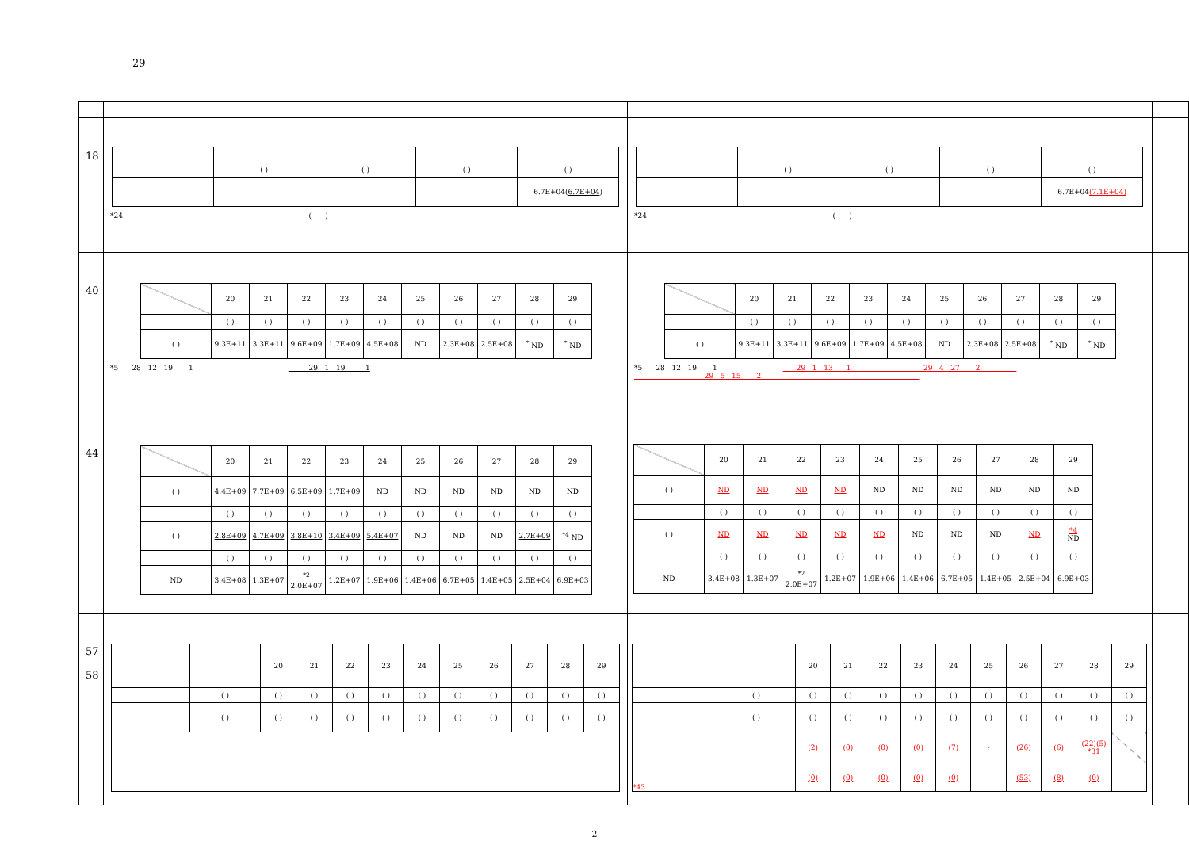29
| 18 | / / ( ) / ( ) / ( ) / ( ) / / / / / / 6.7E+04( 6.7E+04 ) / *24 ( ) | / / ( ) / ( ) / ( ) / ( ) / / / / / / 6.7E+04 (7.1E+04) / *24 ( ) | |
| 40 | / / 20 / 21 / 22 / 23 / 24 / 25 / 26 / 27 / 28 / 29 / / / ( ) / ( ) / ( ) / ( ) / ( ) / ( ) / ( ) / ( ) / ( ) / ( ) / / ( ) / 9.3E+11 / 3.3E+11 / 9.6E+09 / 1.7E+09 / 4.5E+08 / ND / 2.3E+08 / 2.5E+08 / <sup>*</sup> ND / <sup>*</sup> ND / *5 28 12 19 1 29 1 19 1 | / / 20 / 21 / 22 / 23 / 24 / 25 / 26 / 27 / 28 / 29 / / / ( ) / ( ) / ( ) / ( ) / ( ) / ( ) / ( ) / ( ) / ( ) / ( ) / / ( ) / 9.3E+11 / 3.3E+11 / 9.6E+09 / 1.7E+09 / 4.5E+08 / ND / 2.3E+08 / 2.5E+08 / <sup>*</sup> ND / <sup>*</sup> ND / *5 28 12 19 1 29 1 13 1 29 4 27 2 29 5 15 2 | |
| 44 | / / 20 / 21 / 22 / 23 / 24 / 25 / 26 / 27 / 28 / 29 / / ( ) / 4.4E+09 / 7.7E+09 / 6.5E+09 / 1.7E+09 / ND / ND / ND / ND / ND / ND / / / ( ) / ( ) / ( ) / ( ) / ( ) / ( ) / ( ) / ( ) / ( ) / ( ) / / ( ) / 2.8E+09 / 4.7E+09 / 3.8E+10 / 3.4E+09 / 5.4E+07 / ND / ND / ND / 2.7E+09 / <sup>*4</sup> ND / / / ( ) / ( ) / ( ) / ( ) / ( ) / ( ) / ( ) / ( ) / ( ) / ( ) / / ND / 3.4E+08 / 1.3E+07 / <sup>*2</sup> 2.0E+07 / 1.2E+07 / 1.9E+06 / 1.4E+06 / 6.7E+05 / 1.4E+05 / 2.5E+04 / 6.9E+03 / | / / 20 / 21 / 22 / 23 / 24 / 25 / 26 / 27 / 28 / 29 / / ( ) / ND / ND / ND / ND / ND / ND / ND / ND / ND / ND / / / ( ) / ( ) / ( ) / ( ) / ( ) / ( ) / ( ) / ( ) / ( ) / ( ) / / ( ) / ND / ND / ND / ND / ND / ND / ND / ND / ND / *4 ND / / / ( ) / ( ) / ( ) / ( ) / ( ) / ( ) / ( ) / ( ) / ( ) / ( ) / / ND / 3.4E+08 / 1.3E+07 / <sup>*2</sup> 2.0E+07 / 1.2E+07 / 1.9E+06 / 1.4E+06 / 6.7E+05 / 1.4E+05 / 2.5E+04 / 6.9E+03 / | |
| 57 58 | / / / / 20 / 21 / 22 / 23 / 24 / 25 / 26 / 27 / 28 / 29 / / / / ( ) / ( ) / ( ) / ( ) / ( ) / ( ) / ( ) / ( ) / ( ) / ( ) / ( ) / / / / ( ) / ( ) / ( ) / ( ) / ( ) / ( ) / ( ) / ( ) / ( ) / ( ) / ( ) / | / / / / 20 / 21 / 22 / 23 / 24 / 25 / 26 / 27 / 28 / 29 / / / / ( ) / ( ) / ( ) / ( ) / ( ) / ( ) / ( ) / ( ) / ( ) / ( ) / ( ) / / / / ( ) / ( ) / ( ) / ( ) / ( ) / ( ) / ( ) / ( ) / ( ) / ( ) / ( ) / / *43 / / / (2) / (0) / (0) / (0) / (7) / - / (26) / (6) / (22)(5) *31 / / / / / / (0) / (0) / (0) / (0) / (0) / - / (53) / (8) / (0) / / | |
2